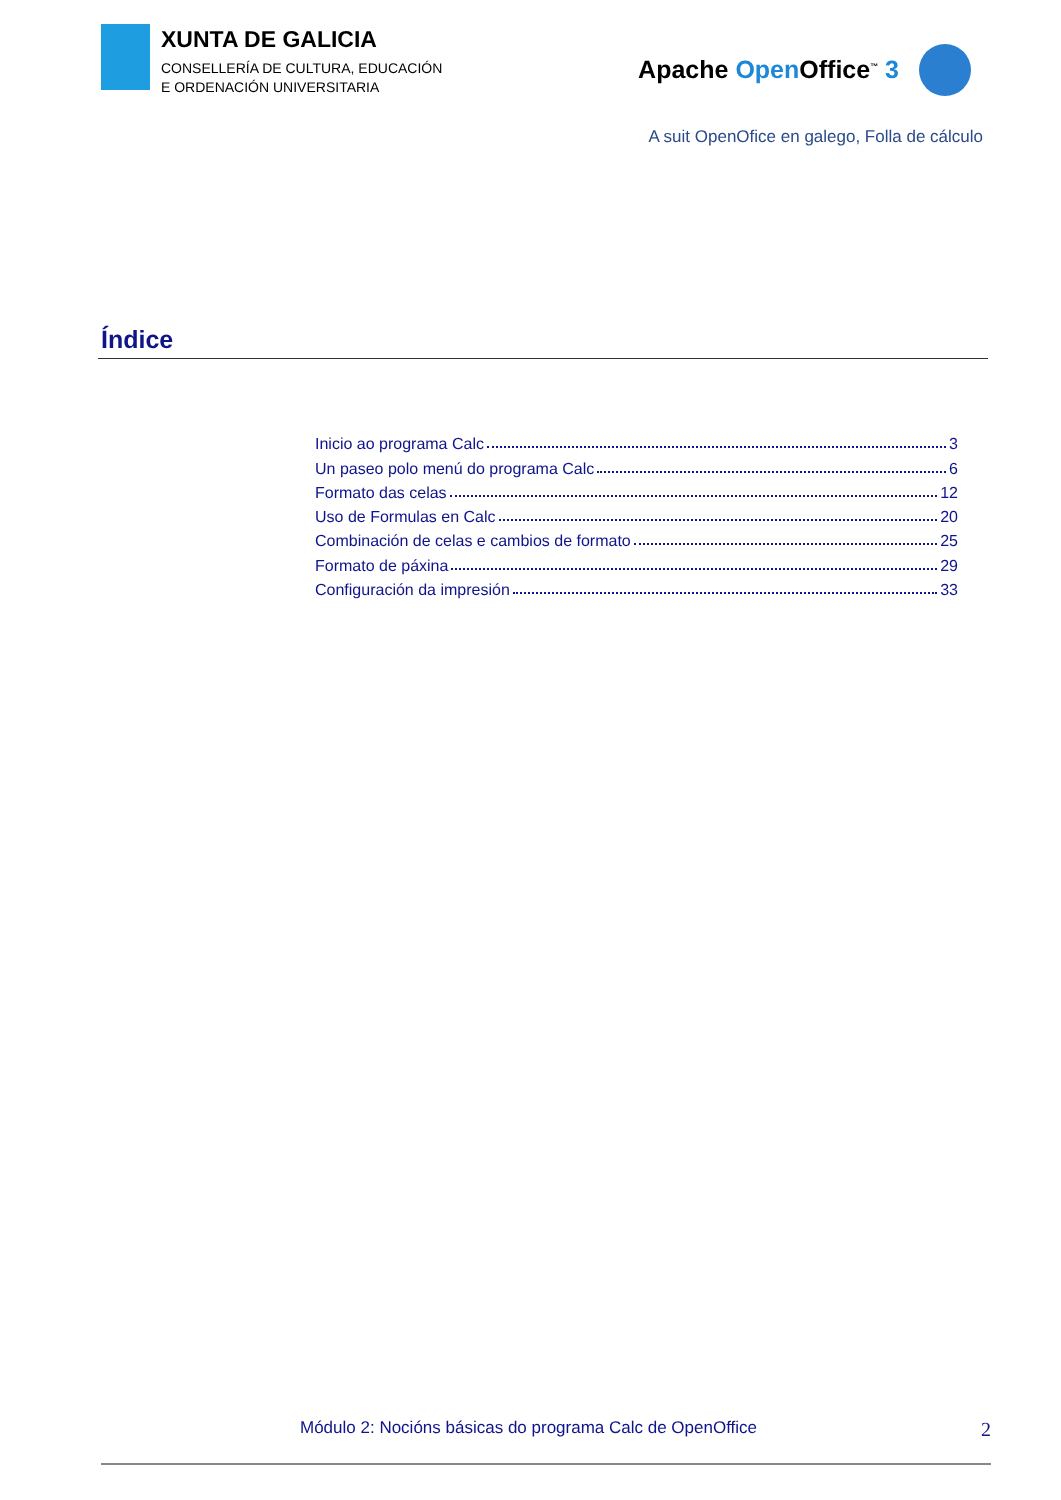XUNTA DE GALICIA
CONSELLERÍA DE CULTURA, EDUCACIÓN
E ORDENACIÓN UNIVERSITARIA
Apache Open Office<sup>™</sup> 3
A suit OpenOfice en galego, Folla de cálculo
Índice
Inicio ao programa Calc 3
Un paseo polo menú do programa Calc 6
Formato das celas 12
Uso de Formulas en Calc 20
Combinación de celas e cambios de formato 25
Formato de páxina 29
Configuración da impresión 33
Módulo 2: Nocións básicas do programa Calc de OpenOffice 2